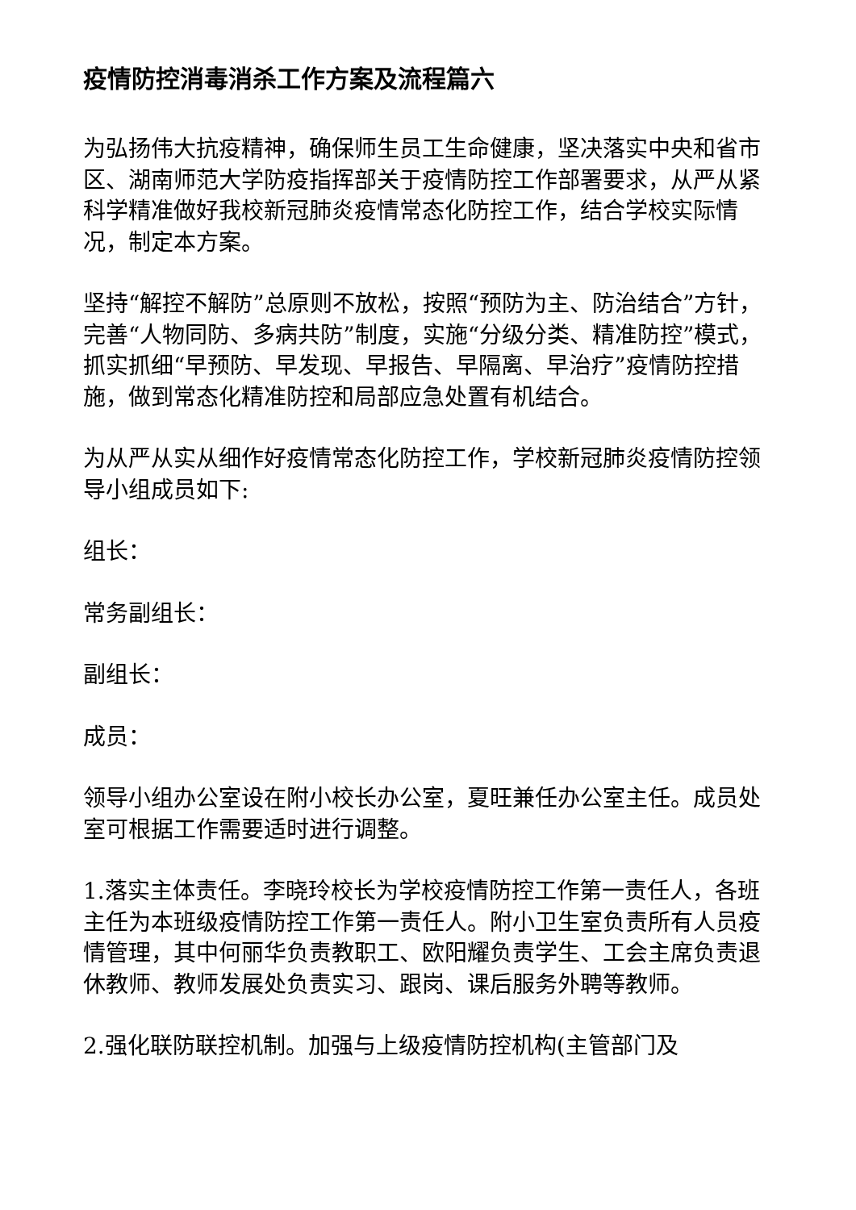疫情防控消毒消杀工作方案及流程篇六
为弘扬伟大抗疫精神，确保师生员工生命健康，坚决落实中央和省市区、湖南师范大学防疫指挥部关于疫情防控工作部署要求，从严从紧科学精准做好我校新冠肺炎疫情常态化防控工作，结合学校实际情况，制定本方案。
坚持“解控不解防”总原则不放松，按照“预防为主、防治结合”方针，完善“人物同防、多病共防”制度，实施“分级分类、精准防控”模式，抓实抓细“早预防、早发现、早报告、早隔离、早治疗”疫情防控措施，做到常态化精准防控和局部应急处置有机结合。
为从严从实从细作好疫情常态化防控工作，学校新冠肺炎疫情防控领导小组成员如下:
组长：
常务副组长：
副组长：
成员：
领导小组办公室设在附小校长办公室，夏旺兼任办公室主任。成员处室可根据工作需要适时进行调整。
1.落实主体责任。李晓玲校长为学校疫情防控工作第一责任人，各班主任为本班级疫情防控工作第一责任人。附小卫生室负责所有人员疫情管理，其中何丽华负责教职工、欧阳耀负责学生、工会主席负责退休教师、教师发展处负责实习、跟岗、课后服务外聘等教师。
2.强化联防联控机制。加强与上级疫情防控机构(主管部门及